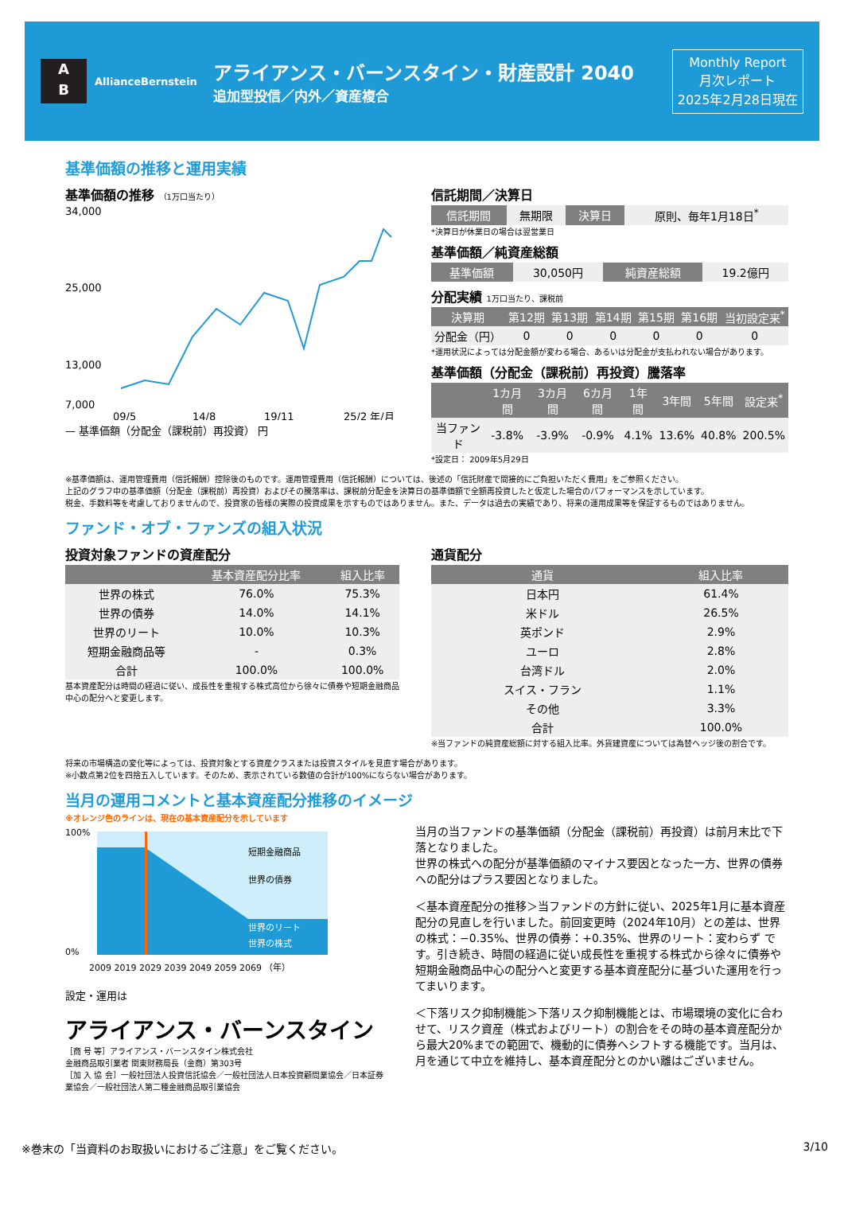A
B
AllianceBernstein
アライアンス・バーンスタイン・財産設計 2040
追加型投信／内外／資産複合
Monthly Report
月次レポート
2025年2月28日現在
基準価額の推移と運用実績
基準価額の推移 （1万口当たり）
34,000
25,000
13,000
7,000
09/5
14/8
19/11
25/2 年/月
— 基準価額（分配金（課税前）再投資） 円
信託期間／決算日
| 信託期間 | 無期限 | 決算日 | 原則、毎年1月18日<sup>*</sup> |
*決算日が休業日の場合は翌営業日
基準価額／純資産総額
| 基準価額 | 30,050円 | 純資産総額 | 19.2億円 |
分配実績 1万口当たり、課税前
| 決算期 | 第12期 | 第13期 | 第14期 | 第15期 | 第16期 | 当初設定来<sup>*</sup> |
| --- | --- | --- | --- | --- | --- | --- |
| 分配金（円） | 0 | 0 | 0 | 0 | 0 | 0 |
*運用状況によっては分配金額が変わる場合、あるいは分配金が支払われない場合があります。
基準価額（分配金（課税前）再投資）騰落率
| | 1カ月間 | 3カ月間 | 6カ月間 | 1年間 | 3年間 | 5年間 | 設定来<sup>*</sup> |
| --- | --- | --- | --- | --- | --- | --- | --- |
| 当ファンド | -3.8% | -3.9% | -0.9% | 4.1% | 13.6% | 40.8% | 200.5% |
*設定日： 2009年5月29日
※基準価額は、運用管理費用（信託報酬）控除後のものです。運用管理費用（信託報酬）については、後述の「信託財産で間接的にご負担いただく費用」をご参照ください。
上記のグラフ中の基準価額（分配金（課税前）再投資）およびその騰落率は、課税前分配金を決算日の基準価額で全額再投資したと仮定した場合のパフォーマンスを示しています。
税金、手数料等を考慮しておりませんので、投資家の皆様の実際の投資成果を示すものではありません。また、データは過去の実績であり、将来の運用成果等を保証するものではありません。
ファンド・オブ・ファンズの組入状況
投資対象ファンドの資産配分
| | 基本資産配分比率 | 組入比率 |
| --- | --- | --- |
| 世界の株式 | 76.0% | 75.3% |
| 世界の債券 | 14.0% | 14.1% |
| 世界のリート | 10.0% | 10.3% |
| 短期金融商品等 | - | 0.3% |
| 合計 | 100.0% | 100.0% |
基本資産配分は時間の経過に従い、成長性を重視する株式高位から徐々に債券や短期金融商品中心の配分へと変更します。
通貨配分
| 通貨 | 組入比率 |
| --- | --- |
| 日本円 | 61.4% |
| 米ドル | 26.5% |
| 英ポンド | 2.9% |
| ユーロ | 2.8% |
| 台湾ドル | 2.0% |
| スイス・フラン | 1.1% |
| その他 | 3.3% |
| 合計 | 100.0% |
※当ファンドの純資産総額に対する組入比率。外貨建資産については為替ヘッジ後の割合です。
将来の市場構造の変化等によっては、投資対象とする資産クラスまたは投資スタイルを見直す場合があります。
※小数点第2位を四捨五入しています。そのため、表示されている数値の合計が100%にならない場合があります。
当月の運用コメントと基本資産配分推移のイメージ
※オレンジ色のラインは、現在の基本資産配分を示しています
100%
0%
短期金融商品
世界の債券
世界のリート
世界の株式
2009 2019 2029 2039 2049 2059 2069 （年）
設定・運用は
アライアンス・バーンスタイン
［商 号 等］アライアンス・バーンスタイン株式会社
金融商品取引業者 関東財務局長（金商）第303号
［加 入 協 会］一般社団法人投資信託協会／一般社団法人日本投資顧問業協会／日本証券業協会／一般社団法人第二種金融商品取引業協会
当月の当ファンドの基準価額（分配金（課税前）再投資）は前月末比で下落となりました。
世界の株式への配分が基準価額のマイナス要因となった一方、世界の債券への配分はプラス要因となりました。
＜基本資産配分の推移＞当ファンドの方針に従い、2025年1月に基本資産配分の見直しを行いました。前回変更時（2024年10月）との差は、世界の株式：−0.35%、世界の債券：+0.35%、世界のリート：変わらず です。引き続き、時間の経過に従い成長性を重視する株式から徐々に債券や短期金融商品中心の配分へと変更する基本資産配分に基づいた運用を行ってまいります。
＜下落リスク抑制機能＞下落リスク抑制機能とは、市場環境の変化に合わせて、リスク資産（株式およびリート）の割合をその時の基本資産配分から最大20%までの範囲で、機動的に債券へシフトする機能です。当月は、月を通じて中立を維持し、基本資産配分とのかい離はございません。
※巻末の「当資料のお取扱いにおけるご注意」をご覧ください。 3/10